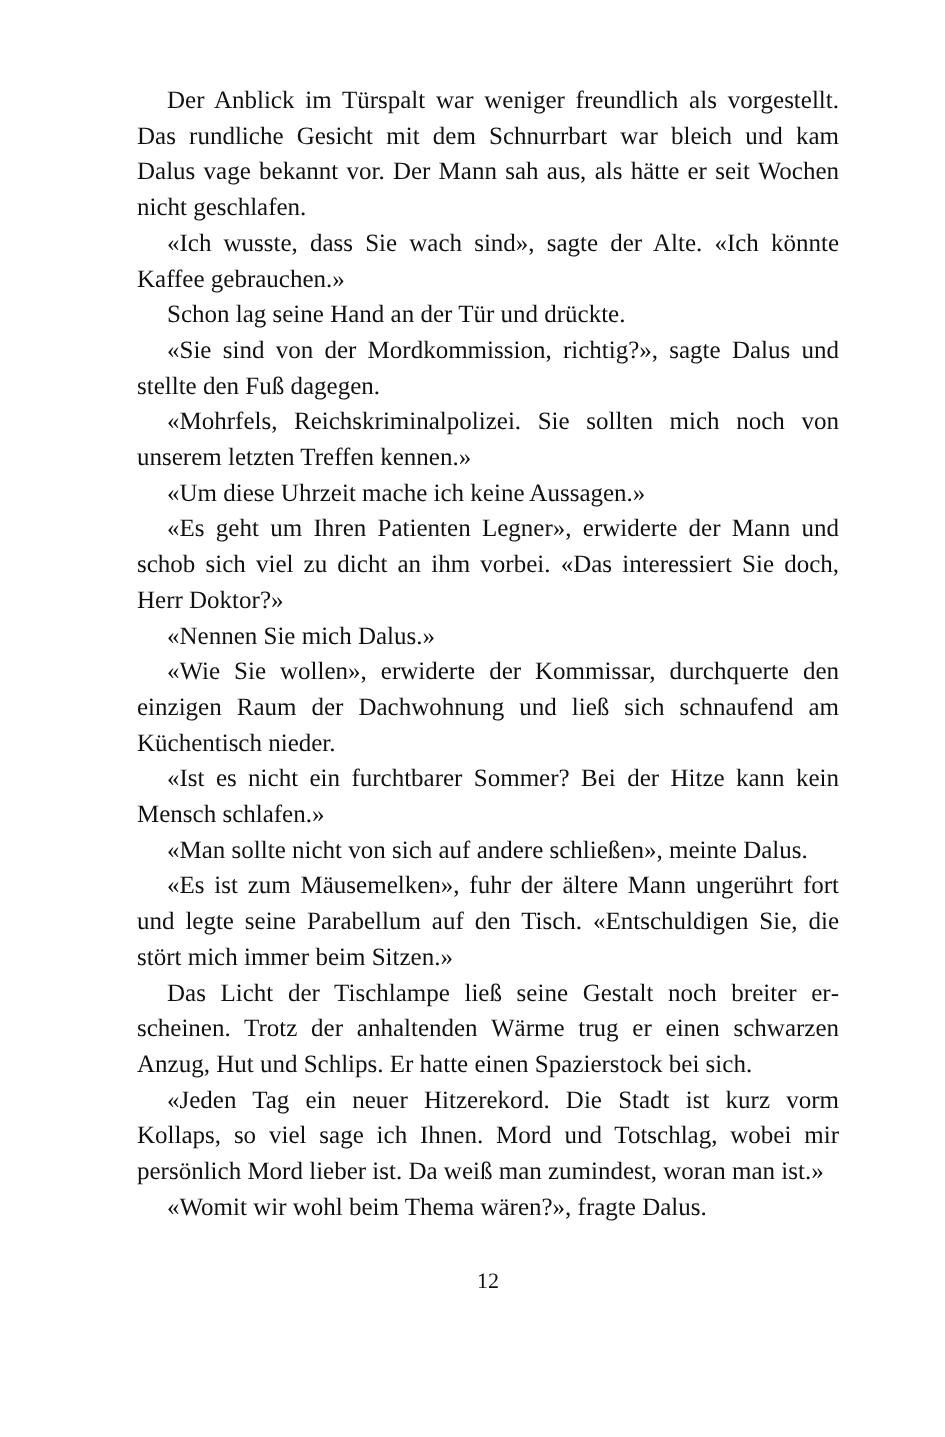Der Anblick im Türspalt war weniger freundlich als vorge­stellt. Das rundliche Gesicht mit dem Schnurrbart war bleich und kam Dalus vage bekannt vor. Der Mann sah aus, als hätte er seit Wochen nicht geschlafen.
«Ich wusste, dass Sie wach sind», sagte der Alte. «Ich könnte Kaffee gebrauchen.»
Schon lag seine Hand an der Tür und drückte.
«Sie sind von der Mordkommission, richtig?», sagte Dalus und stellte den Fuß dagegen.
«Mohrfels, Reichskriminalpolizei. Sie sollten mich noch von unserem letzten Treffen kennen.»
«Um diese Uhrzeit mache ich keine Aussagen.»
«Es geht um Ihren Patienten Legner», erwiderte der Mann und schob sich viel zu dicht an ihm vorbei. «Das interessiert Sie doch, Herr Doktor?»
«Nennen Sie mich Dalus.»
«Wie Sie wollen», erwiderte der Kommissar, durchquerte den einzigen Raum der Dachwohnung und ließ sich schnaufend am Küchentisch nieder.
«Ist es nicht ein furchtbarer Sommer? Bei der Hitze kann kein Mensch schlafen.»
«Man sollte nicht von sich auf andere schließen», meinte Dalus.
«Es ist zum Mäusemelken», fuhr der ältere Mann ungerührt fort und legte seine Parabellum auf den Tisch. «Entschuldigen Sie, die stört mich immer beim Sitzen.»
Das Licht der Tischlampe ließ seine Gestalt noch breiter er­scheinen. Trotz der anhaltenden Wärme trug er einen schwarzen Anzug, Hut und Schlips. Er hatte einen Spazierstock bei sich.
«Jeden Tag ein neuer Hitzerekord. Die Stadt ist kurz vorm Kollaps, so viel sage ich Ihnen. Mord und Totschlag, wobei mir persönlich Mord lieber ist. Da weiß man zumindest, woran man ist.»
«Womit wir wohl beim Thema wären?», fragte Dalus.
12